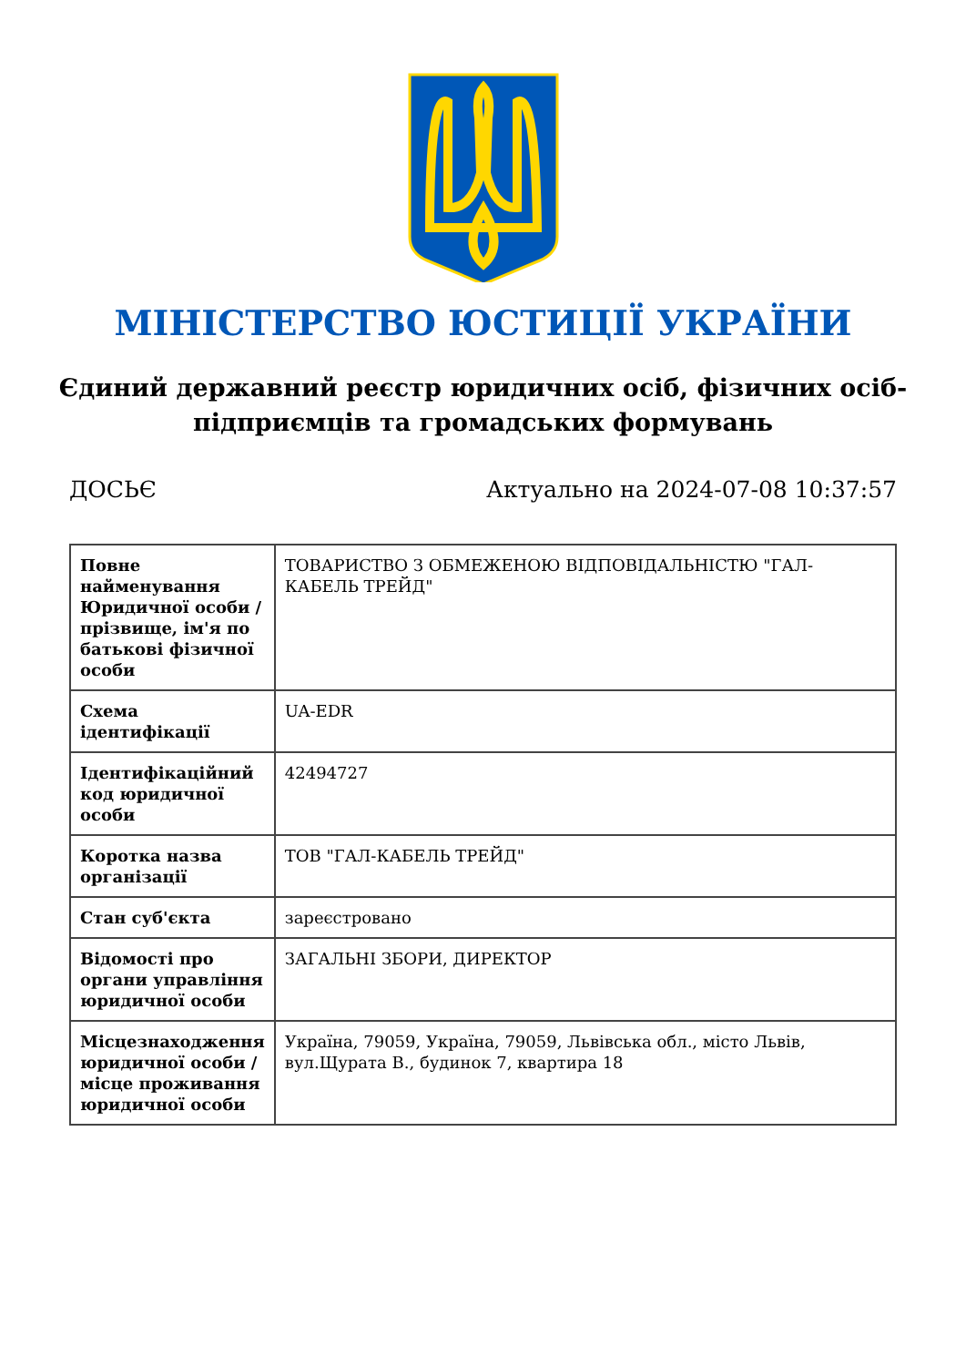МІНІСТЕРСТВО ЮСТИЦІЇ УКРАЇНИ
Єдиний державний реєстр юридичних осіб, фізичних осіб-підприємців та громадських формувань
ДОСЬЄ Актуально на 2024-07-08 10:37:57
| Повне найменування Юридичної особи / прізвище, ім'я по батькові фізичної особи | ТОВАРИСТВО З ОБМЕЖЕНОЮ ВІДПОВІДАЛЬНІСТЮ "ГАЛ-КАБЕЛЬ ТРЕЙД" |
| Схема ідентифікації | UA-EDR |
| Ідентифікаційний код юридичної особи | 42494727 |
| Коротка назва організації | ТОВ "ГАЛ-КАБЕЛЬ ТРЕЙД" |
| Стан суб'єкта | зареєстровано |
| Відомості про органи управління юридичної особи | ЗАГАЛЬНІ ЗБОРИ, ДИРЕКТОР |
| Місцезнаходження юридичної особи / місце проживання юридичної особи | Україна, 79059, Україна, 79059, Львівська обл., місто Львів, вул.Щурата В., будинок 7, квартира 18 |